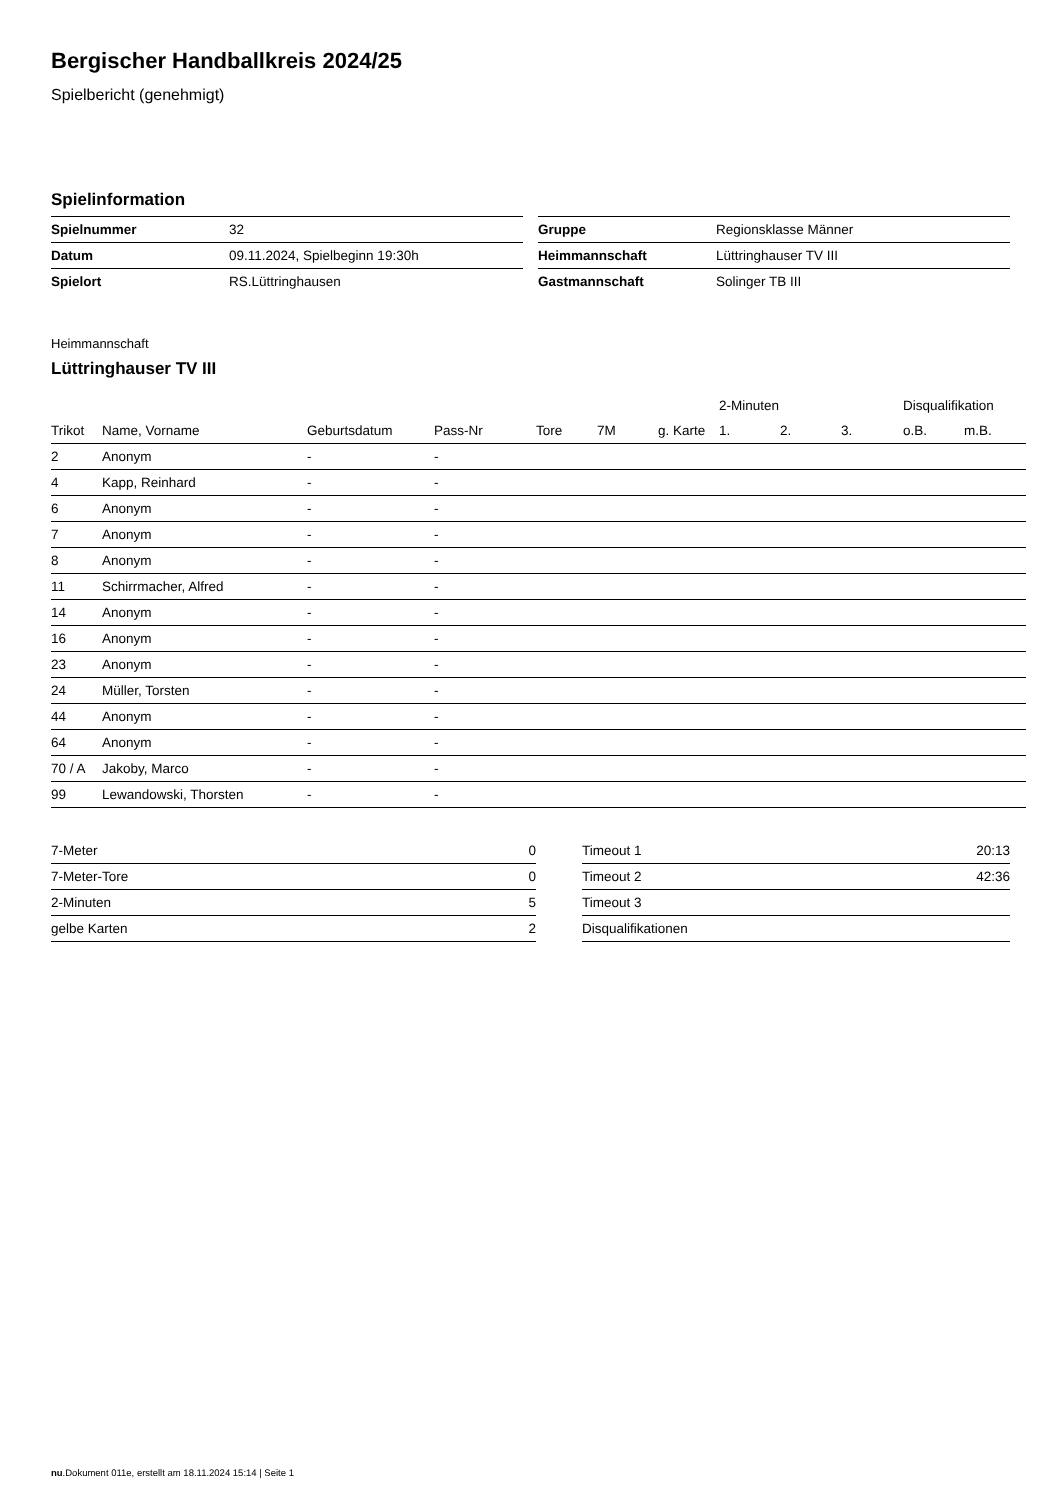Bergischer Handballkreis 2024/25
Spielbericht (genehmigt)
Spielinformation
| Spielnummer | 32 |
| Datum | 09.11.2024, Spielbeginn 19:30h |
| Spielort | RS.Lüttringhausen |
| Gruppe | Regionsklasse Männer |
| Heimmannschaft | Lüttringhauser TV III |
| Gastmannschaft | Solinger TB III |
Heimmannschaft
Lüttringhauser TV III
| | | | | | | | 2-Minuten | | | Disqualifikation | |
| --- | --- | --- | --- | --- | --- | --- | --- | --- | --- | --- | --- |
| Trikot | Name, Vorname | Geburtsdatum | Pass-Nr | Tore | 7M | g. Karte | 1. | 2. | 3. | o.B. | m.B. |
| 2 | Anonym | - | - | | | | | | | | |
| 4 | Kapp, Reinhard | - | - | | | | | | | | |
| 6 | Anonym | - | - | | | | | | | | |
| 7 | Anonym | - | - | | | | | | | | |
| 8 | Anonym | - | - | | | | | | | | |
| 11 | Schirrmacher, Alfred | - | - | | | | | | | | |
| 14 | Anonym | - | - | | | | | | | | |
| 16 | Anonym | - | - | | | | | | | | |
| 23 | Anonym | - | - | | | | | | | | |
| 24 | Müller, Torsten | - | - | | | | | | | | |
| 44 | Anonym | - | - | | | | | | | | |
| 64 | Anonym | - | - | | | | | | | | |
| 70 / A | Jakoby, Marco | - | - | | | | | | | | |
| 99 | Lewandowski, Thorsten | - | - | | | | | | | | |
| 7-Meter | 0 |
| 7-Meter-Tore | 0 |
| 2-Minuten | 5 |
| gelbe Karten | 2 |
| Timeout 1 | 20:13 |
| Timeout 2 | 42:36 |
| Timeout 3 | |
| Disqualifikationen | |
nu.Dokument 011e, erstellt am 18.11.2024 15:14 | Seite 1